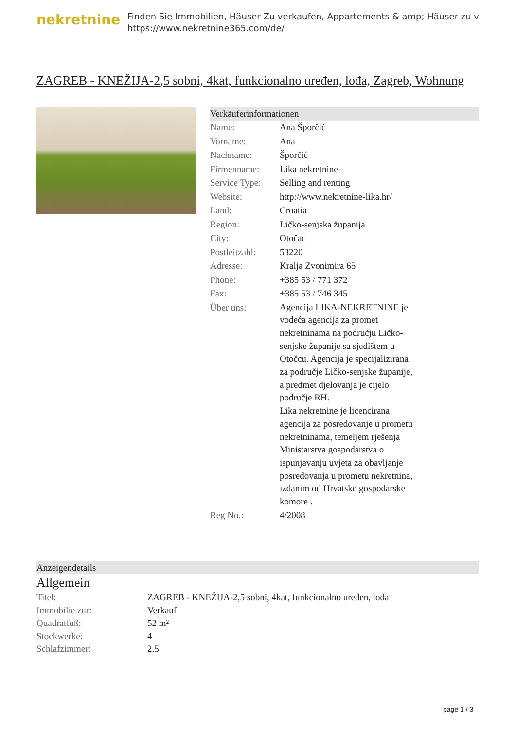nekretnine
Finden Sie Immobilien, Häuser Zu verkaufen, Appartements & amp; Häuser zu v
https://www.nekretnine365.com/de/
ZAGREB - KNEŽIJA-2,5 sobni, 4kat, funkcionalno uređen, lođa, Zagreb, Wohnung
Verkäuferinformationen
| Name: | Ana Šporčić |
| Vorname: | Ana |
| Nachname: | Šporčić |
| Firmenname: | Lika nekretnine |
| Service Type: | Selling and renting |
| Website: | http://www.nekretnine-lika.hr/ |
| Land: | Croatia |
| Region: | Ličko-senjska županija |
| City: | Otočac |
| Postleitzahl: | 53220 |
| Adresse: | Kralja Zvonimira 65 |
| Phone: | +385 53 / 771 372 |
| Fax: | +385 53 / 746 345 |
| Über uns: | Agencija LIKA-NEKRETNINE je vodeća agencija za promet nekretninama na području Ličko-senjske županije sa sjedištem u Otočcu. Agencija je specijalizirana za područje Ličko-senjske županije, a predmet djelovanja je cijelo područje RH. Lika nekretnine je licencirana agencija za posredovanje u prometu nekretninama, temeljem rješenja Ministarstva gospodarstva o ispunjavanju uvjeta za obavljanje posredovanja u prometu nekretnina, izdanim od Hrvatske gospodarske komore . |
| Reg No.: | 4/2008 |
Anzeigendetails
Allgemein
| Titel: | ZAGREB - KNEŽIJA-2,5 sobni, 4kat, funkcionalno uređen, lođa |
| Immobilie zur: | Verkauf |
| Quadratfuß: | 52 m² |
| Stockwerke: | 4 |
| Schlafzimmer: | 2.5 |
page 1 / 3